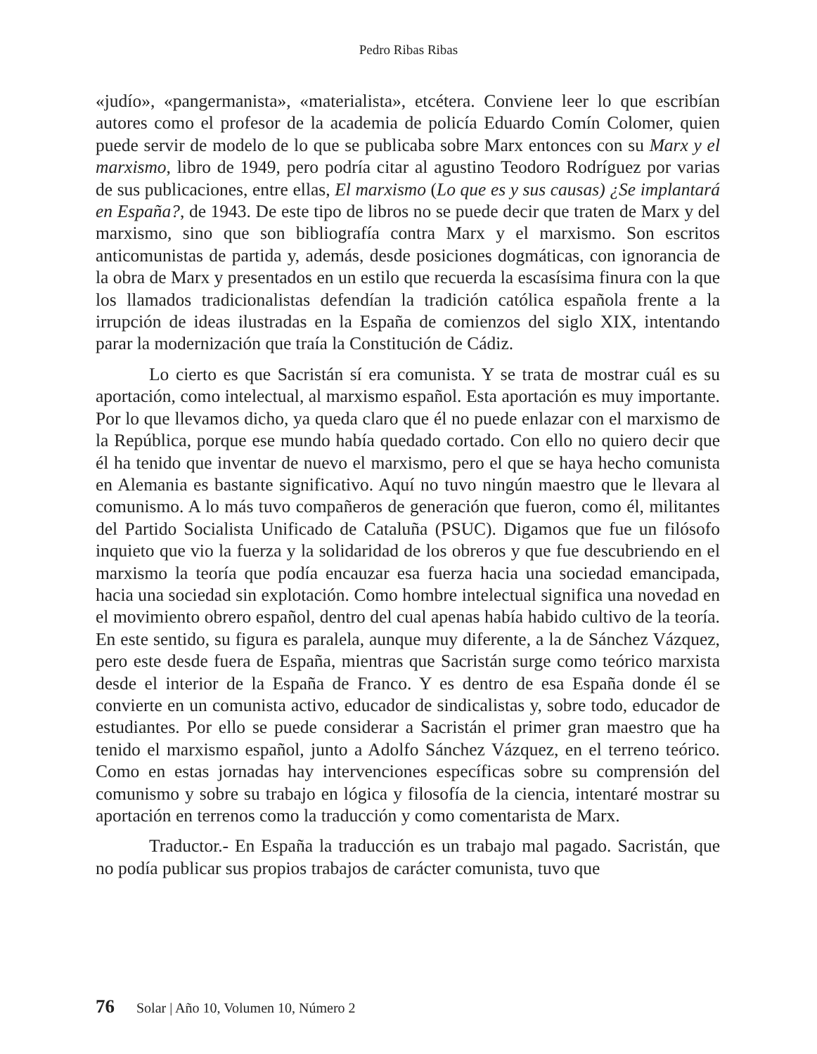Pedro Ribas Ribas
«judío», «pangermanista», «materialista», etcétera. Conviene leer lo que escribían autores como el profesor de la academia de policía Eduardo Comín Colomer, quien puede servir de modelo de lo que se publicaba sobre Marx entonces con su Marx y el marxismo, libro de 1949, pero podría citar al agustino Teodoro Rodríguez por varias de sus publicaciones, entre ellas, El marxismo (Lo que es y sus causas) ¿Se implantará en España?, de 1943. De este tipo de libros no se puede decir que traten de Marx y del marxismo, sino que son bibliografía contra Marx y el marxismo. Son escritos anticomunistas de partida y, además, desde posiciones dogmáticas, con ignorancia de la obra de Marx y presentados en un estilo que recuerda la escasísima finura con la que los llamados tradicionalistas defendían la tradición católica española frente a la irrupción de ideas ilustradas en la España de comienzos del siglo XIX, intentando parar la modernización que traía la Constitución de Cádiz.
Lo cierto es que Sacristán sí era comunista. Y se trata de mostrar cuál es su aportación, como intelectual, al marxismo español. Esta aportación es muy importante. Por lo que llevamos dicho, ya queda claro que él no puede enlazar con el marxismo de la República, porque ese mundo había quedado cortado. Con ello no quiero decir que él ha tenido que inventar de nuevo el marxismo, pero el que se haya hecho comunista en Alemania es bastante significativo. Aquí no tuvo ningún maestro que le llevara al comunismo. A lo más tuvo compañeros de generación que fueron, como él, militantes del Partido Socialista Unificado de Cataluña (PSUC). Digamos que fue un filósofo inquieto que vio la fuerza y la solidaridad de los obreros y que fue descubriendo en el marxismo la teoría que podía encauzar esa fuerza hacia una sociedad emancipada, hacia una sociedad sin explotación. Como hombre intelectual significa una novedad en el movimiento obrero español, dentro del cual apenas había habido cultivo de la teoría. En este sentido, su figura es paralela, aunque muy diferente, a la de Sánchez Vázquez, pero este desde fuera de España, mientras que Sacristán surge como teórico marxista desde el interior de la España de Franco. Y es dentro de esa España donde él se convierte en un comunista activo, educador de sindicalistas y, sobre todo, educador de estudiantes. Por ello se puede considerar a Sacristán el primer gran maestro que ha tenido el marxismo español, junto a Adolfo Sánchez Vázquez, en el terreno teórico. Como en estas jornadas hay intervenciones específicas sobre su comprensión del comunismo y sobre su trabajo en lógica y filosofía de la ciencia, intentaré mostrar su aportación en terrenos como la traducción y como comentarista de Marx.
Traductor.- En España la traducción es un trabajo mal pagado. Sacristán, que no podía publicar sus propios trabajos de carácter comunista, tuvo que
76 Solar | Año 10, Volumen 10, Número 2